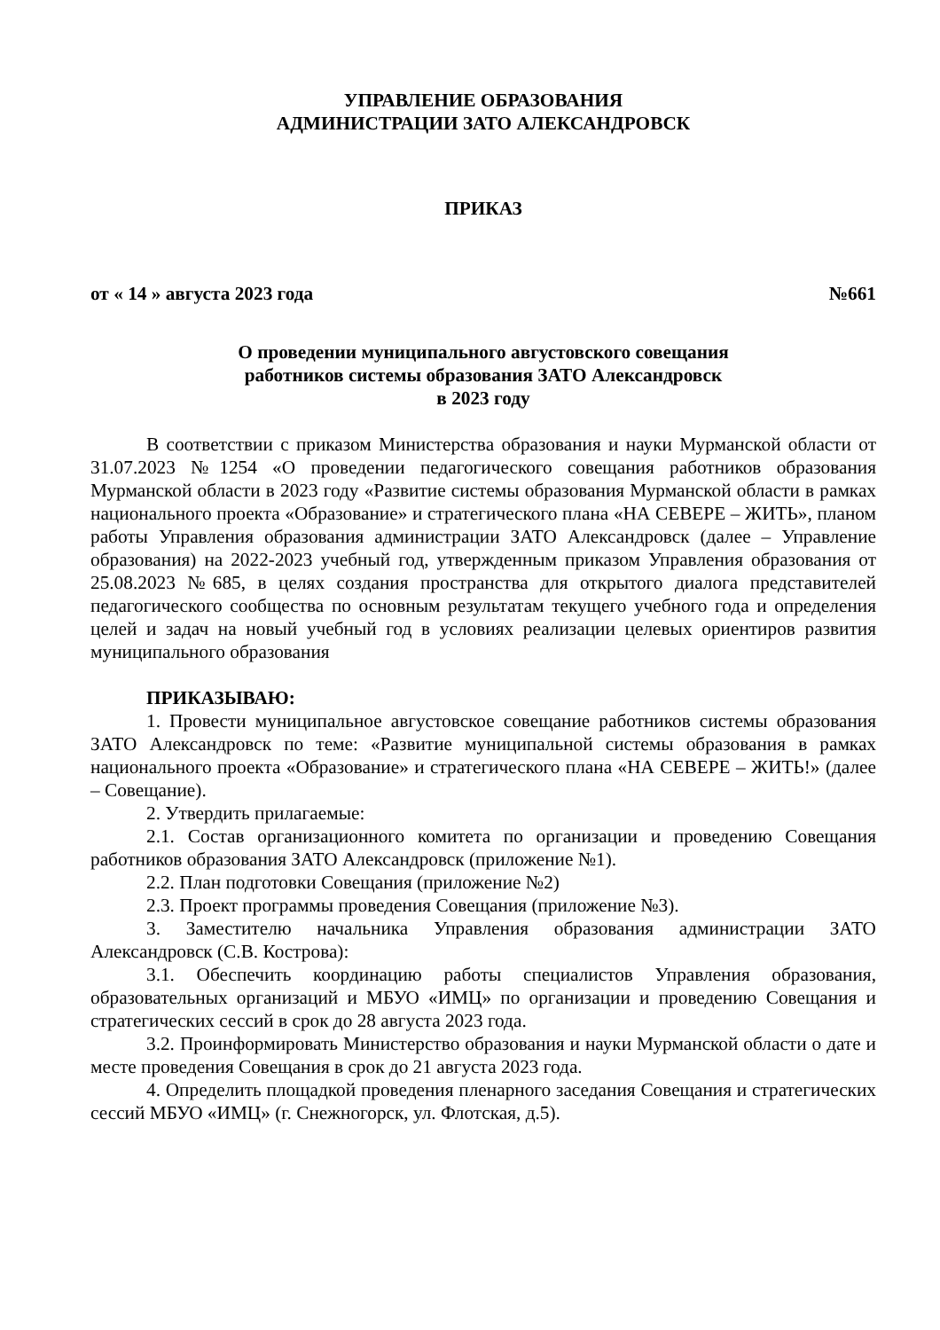УПРАВЛЕНИЕ ОБРАЗОВАНИЯ
АДМИНИСТРАЦИИ ЗАТО АЛЕКСАНДРОВСК
ПРИКАЗ
от « 14 » августа 2023 года №661
О проведении муниципального августовского совещания
работников системы образования ЗАТО Александровск
в 2023 году
В соответствии с приказом Министерства образования и науки Мурманской области от 31.07.2023 №1254 «О проведении педагогического совещания работников образования Мурманской области в 2023 году «Развитие системы образования Мурманской области в рамках национального проекта «Образование» и стратегического плана «НА СЕВЕРЕ – ЖИТЬ», планом работы Управления образования администрации ЗАТО Александровск (далее – Управление образования) на 2022-2023 учебный год, утвержденным приказом Управления образования от 25.08.2023 №685, в целях создания пространства для открытого диалога представителей педагогического сообщества по основным результатам текущего учебного года и определения целей и задач на новый учебный год в условиях реализации целевых ориентиров развития муниципального образования
ПРИКАЗЫВАЮ:
1. Провести муниципальное августовское совещание работников системы образования ЗАТО Александровск по теме: «Развитие муниципальной системы образования в рамках национального проекта «Образование» и стратегического плана «НА СЕВЕРЕ – ЖИТЬ!» (далее – Совещание).
2. Утвердить прилагаемые:
2.1. Состав организационного комитета по организации и проведению Совещания работников образования ЗАТО Александровск (приложение №1).
2.2. План подготовки Совещания (приложение №2)
2.3. Проект программы проведения Совещания (приложение №3).
3. Заместителю начальника Управления образования администрации ЗАТО Александровск (С.В. Кострова):
3.1. Обеспечить координацию работы специалистов Управления образования, образовательных организаций и МБУО «ИМЦ» по организации и проведению Совещания и стратегических сессий в срок до 28 августа 2023 года.
3.2. Проинформировать Министерство образования и науки Мурманской области о дате и месте проведения Совещания в срок до 21 августа 2023 года.
4. Определить площадкой проведения пленарного заседания Совещания и стратегических сессий МБУО «ИМЦ» (г. Снежногорск, ул. Флотская, д.5).